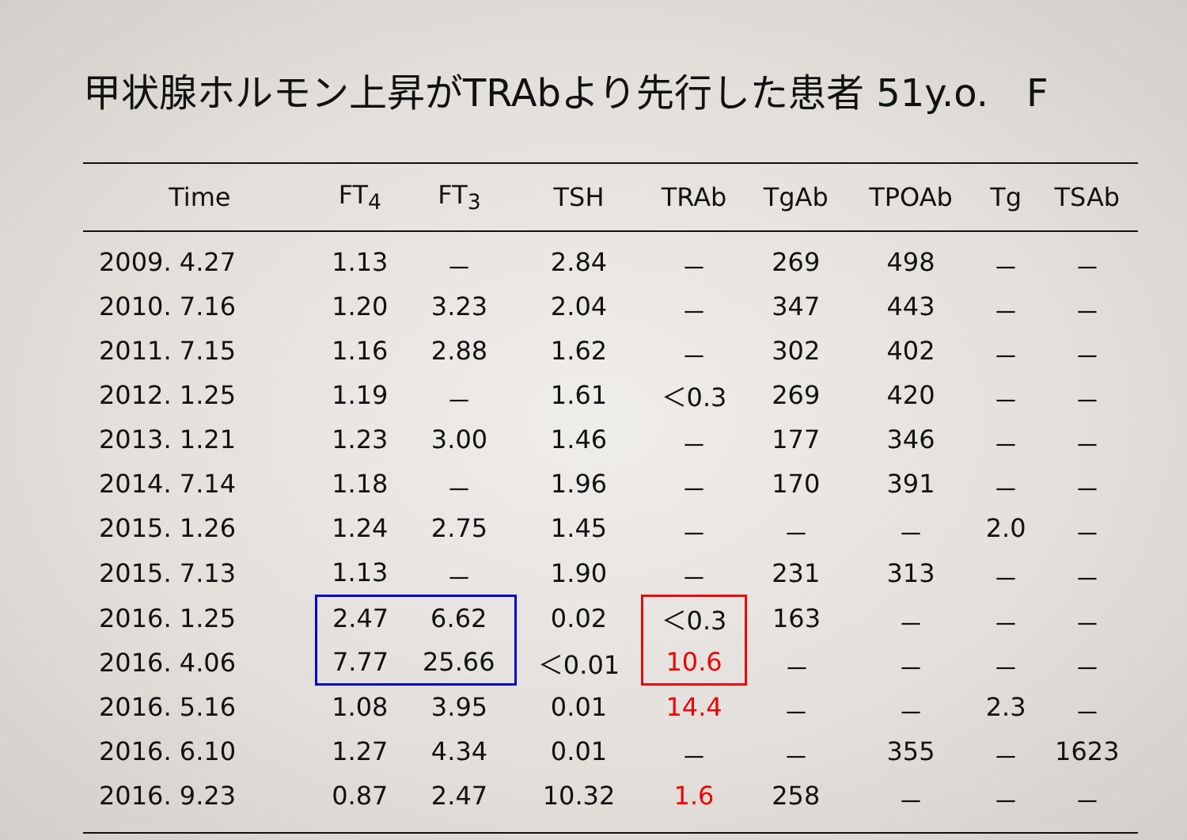甲状腺ホルモン上昇がTRAbより先行した患者 51y.o.　F
| Time | FT<sub>4</sub> | FT<sub>3</sub> | TSH | TRAb | TgAb | TPOAb | Tg | TSAb |
| --- | --- | --- | --- | --- | --- | --- | --- | --- |
| 2009. 4.27 | 1.13 | － | 2.84 | － | 269 | 498 | － | － |
| 2010. 7.16 | 1.20 | 3.23 | 2.04 | － | 347 | 443 | － | － |
| 2011. 7.15 | 1.16 | 2.88 | 1.62 | － | 302 | 402 | － | － |
| 2012. 1.25 | 1.19 | － | 1.61 | ＜0.3 | 269 | 420 | － | － |
| 2013. 1.21 | 1.23 | 3.00 | 1.46 | － | 177 | 346 | － | － |
| 2014. 7.14 | 1.18 | － | 1.96 | － | 170 | 391 | － | － |
| 2015. 1.26 | 1.24 | 2.75 | 1.45 | － | － | － | 2.0 | － |
| 2015. 7.13 | 1.13 | － | 1.90 | － | 231 | 313 | － | － |
| 2016. 1.25 | 2.47 | 6.62 | 0.02 | ＜0.3 | 163 | － | － | － |
| 2016. 4.06 | 7.77 | 25.66 | ＜0.01 | 10.6 | － | － | － | － |
| 2016. 5.16 | 1.08 | 3.95 | 0.01 | 14.4 | － | － | 2.3 | － |
| 2016. 6.10 | 1.27 | 4.34 | 0.01 | － | － | 355 | － | 1623 |
| 2016. 9.23 | 0.87 | 2.47 | 10.32 | 1.6 | 258 | － | － | － |